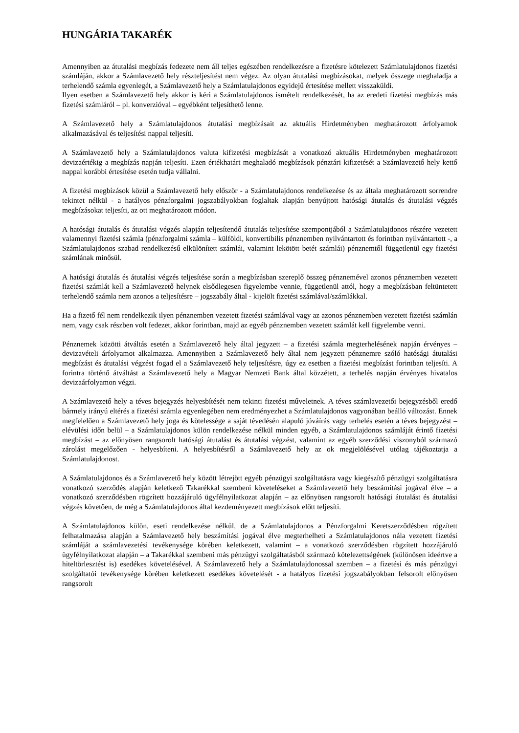HUNGÁRIA TAKARÉK
Amennyiben az átutalási megbízás fedezete nem áll teljes egészében rendelkezésre a fizetésre kötelezett Számlatulajdonos fizetési számláján, akkor a Számlavezető hely részteljesítést nem végez. Az olyan átutalási megbízásokat, melyek összege meghaladja a terhelendő számla egyenlegét, a Számlavezető hely a Számlatulajdonos egyidejű értesítése mellett visszaküldi.
Ilyen esetben a Számlavezető hely akkor is kéri a Számlatulajdonos ismételt rendelkezését, ha az eredeti fizetési megbízás más fizetési számláról – pl. konverzióval – egyébként teljesíthető lenne.
A Számlavezető hely a Számlatulajdonos átutalási megbízásait az aktuális Hirdetményben meghatározott árfolyamok alkalmazásával és teljesítési nappal teljesíti.
A Számlavezető hely a Számlatulajdonos valuta kifizetési megbízását a vonatkozó aktuális Hirdetményben meghatározott devizaértékig a megbízás napján teljesíti. Ezen értékhatárt meghaladó megbízások pénztári kifizetését a Számlavezető hely kettő nappal korábbi értesítése esetén tudja vállalni.
A fizetési megbízások közül a Számlavezető hely először - a Számlatulajdonos rendelkezése és az általa meghatározott sorrendre tekintet nélkül - a hatályos pénzforgalmi jogszabályokban foglaltak alapján benyújtott hatósági átutalás és átutalási végzés megbízásokat teljesíti, az ott meghatározott módon.
A hatósági átutalás és átutalási végzés alapján teljesítendő átutalás teljesítése szempontjából a Számlatulajdonos részére vezetett valamennyi fizetési számla (pénzforgalmi számla – külföldi, konvertibilis pénznemben nyilvántartott és forintban nyilvántartott -, a Számlatulajdonos szabad rendelkezésű elkülönített számlái, valamint lekötött betét számlái) pénznemtől függetlenül egy fizetési számlának minősül.
A hatósági átutalás és átutalási végzés teljesítése során a megbízásban szereplő összeg pénznemével azonos pénznemben vezetett fizetési számlát kell a Számlavezető helynek elsődlegesen figyelembe vennie, függetlenül attól, hogy a megbízásban feltüntetett terhelendő számla nem azonos a teljesítésre – jogszabály által - kijelölt fizetési számlával/számlákkal.
Ha a fizető fél nem rendelkezik ilyen pénznemben vezetett fizetési számlával vagy az azonos pénznemben vezetett fizetési számlán nem, vagy csak részben volt fedezet, akkor forintban, majd az egyéb pénznemben vezetett számlát kell figyelembe venni.
Pénznemek közötti átváltás esetén a Számlavezető hely által jegyzett – a fizetési számla megterhelésének napján érvényes – devizavételi árfolyamot alkalmazza. Amennyiben a Számlavezető hely által nem jegyzett pénznemre szóló hatósági átutalási megbízást és átutalási végzést fogad el a Számlavezető hely teljesítésre, úgy ez esetben a fizetési megbízást forintban teljesíti. A forintra történő átváltást a Számlavezető hely a Magyar Nemzeti Bank által közzétett, a terhelés napján érvényes hivatalos devizaárfolyamon végzi.
A Számlavezető hely a téves bejegyzés helyesbítését nem tekinti fizetési műveletnek. A téves számlavezetői bejegyzésből eredő bármely irányú eltérés a fizetési számla egyenlegében nem eredményezhet a Számlatulajdonos vagyonában beálló változást. Ennek megfelelően a Számlavezető hely joga és kötelessége a saját tévedésén alapuló jóváírás vagy terhelés esetén a téves bejegyzést – elévülési időn belül – a Számlatulajdonos külön rendelkezése nélkül minden egyéb, a Számlatulajdonos számláját érintő fizetési megbízást – az előnyösen rangsorolt hatósági átutalást és átutalási végzést, valamint az egyéb szerződési viszonyból származó zárolást megelőzően - helyesbíteni. A helyesbítésről a Számlavezető hely az ok megjelölésével utólag tájékoztatja a Számlatulajdonost.
A Számlatulajdonos és a Számlavezető hely között létrejött egyéb pénzügyi szolgáltatásra vagy kiegészítő pénzügyi szolgáltatásra vonatkozó szerződés alapján keletkező Takarékkal szembeni követeléseket a Számlavezető hely beszámítási jogával élve – a vonatkozó szerződésben rögzített hozzájáruló ügyfélnyilatkozat alapján – az előnyösen rangsorolt hatósági átutalást és átutalási végzés követően, de még a Számlatulajdonos által kezdeményezett megbízások előtt teljesíti.
A Számlatulajdonos külön, eseti rendelkezése nélkül, de a Számlatulajdonos a Pénzforgalmi Keretszerződésben rögzített felhatalmazása alapján a Számlavezető hely beszámítási jogával élve megterhelheti a Számlatulajdonos nála vezetett fizetési számláját a számlavezetési tevékenysége körében keletkezett, valamint – a vonatkozó szerződésben rögzített hozzájáruló ügyfélnyilatkozat alapján – a Takarékkal szembeni más pénzügyi szolgáltatásból származó kötelezettségének (különösen ideértve a hiteltörlesztést is) esedékes követelésével. A Számlavezető hely a Számlatulajdonossal szemben – a fizetési és más pénzügyi szolgáltatói tevékenysége körében keletkezett esedékes követelését - a hatályos fizetési jogszabályokban felsorolt előnyösen rangsorolt